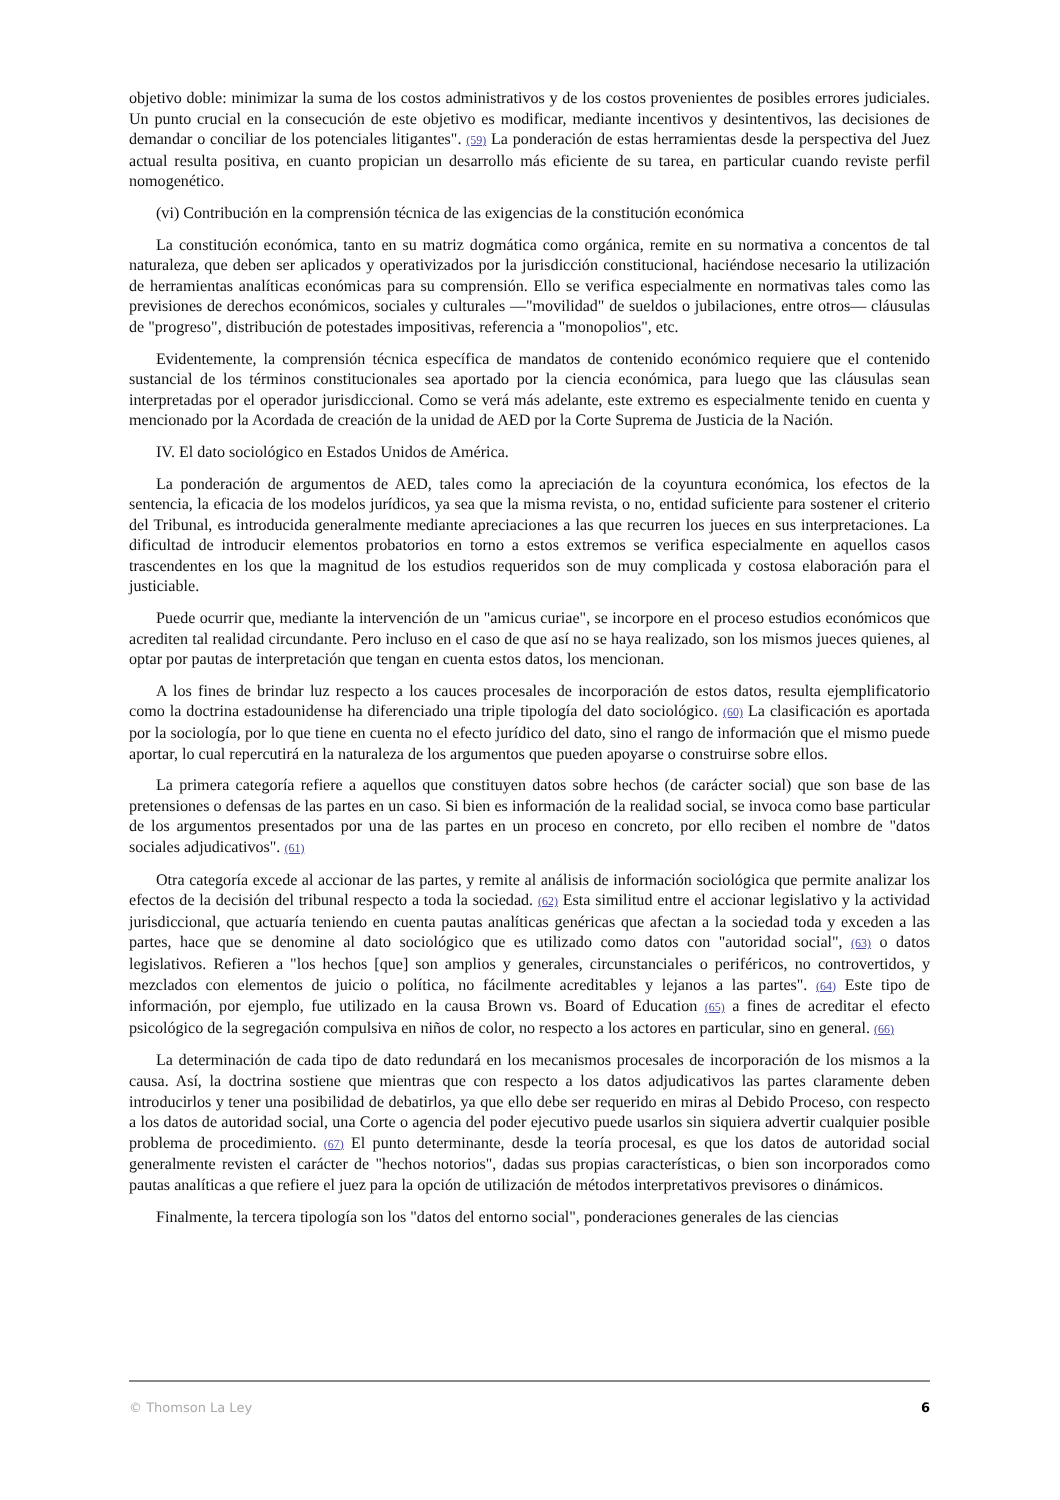objetivo doble: minimizar la suma de los costos administrativos y de los costos provenientes de posibles errores judiciales. Un punto crucial en la consecución de este objetivo es modificar, mediante incentivos y desintentivos, las decisiones de demandar o conciliar de los potenciales litigantes". (59) La ponderación de estas herramientas desde la perspectiva del Juez actual resulta positiva, en cuanto propician un desarrollo más eficiente de su tarea, en particular cuando reviste perfil nomogenético.
(vi) Contribución en la comprensión técnica de las exigencias de la constitución económica
La constitución económica, tanto en su matriz dogmática como orgánica, remite en su normativa a concentos de tal naturaleza, que deben ser aplicados y operativizados por la jurisdicción constitucional, haciéndose necesario la utilización de herramientas analíticas económicas para su comprensión. Ello se verifica especialmente en normativas tales como las previsiones de derechos económicos, sociales y culturales —"movilidad" de sueldos o jubilaciones, entre otros— cláusulas de "progreso", distribución de potestades impositivas, referencia a "monopolios", etc.
Evidentemente, la comprensión técnica específica de mandatos de contenido económico requiere que el contenido sustancial de los términos constitucionales sea aportado por la ciencia económica, para luego que las cláusulas sean interpretadas por el operador jurisdiccional. Como se verá más adelante, este extremo es especialmente tenido en cuenta y mencionado por la Acordada de creación de la unidad de AED por la Corte Suprema de Justicia de la Nación.
IV. El dato sociológico en Estados Unidos de América.
La ponderación de argumentos de AED, tales como la apreciación de la coyuntura económica, los efectos de la sentencia, la eficacia de los modelos jurídicos, ya sea que la misma revista, o no, entidad suficiente para sostener el criterio del Tribunal, es introducida generalmente mediante apreciaciones a las que recurren los jueces en sus interpretaciones. La dificultad de introducir elementos probatorios en torno a estos extremos se verifica especialmente en aquellos casos trascendentes en los que la magnitud de los estudios requeridos son de muy complicada y costosa elaboración para el justiciable.
Puede ocurrir que, mediante la intervención de un "amicus curiae", se incorpore en el proceso estudios económicos que acrediten tal realidad circundante. Pero incluso en el caso de que así no se haya realizado, son los mismos jueces quienes, al optar por pautas de interpretación que tengan en cuenta estos datos, los mencionan.
A los fines de brindar luz respecto a los cauces procesales de incorporación de estos datos, resulta ejemplificatorio como la doctrina estadounidense ha diferenciado una triple tipología del dato sociológico. (60) La clasificación es aportada por la sociología, por lo que tiene en cuenta no el efecto jurídico del dato, sino el rango de información que el mismo puede aportar, lo cual repercutirá en la naturaleza de los argumentos que pueden apoyarse o construirse sobre ellos.
La primera categoría refiere a aquellos que constituyen datos sobre hechos (de carácter social) que son base de las pretensiones o defensas de las partes en un caso. Si bien es información de la realidad social, se invoca como base particular de los argumentos presentados por una de las partes en un proceso en concreto, por ello reciben el nombre de "datos sociales adjudicativos". (61)
Otra categoría excede al accionar de las partes, y remite al análisis de información sociológica que permite analizar los efectos de la decisión del tribunal respecto a toda la sociedad. (62) Esta similitud entre el accionar legislativo y la actividad jurisdiccional, que actuaría teniendo en cuenta pautas analíticas genéricas que afectan a la sociedad toda y exceden a las partes, hace que se denomine al dato sociológico que es utilizado como datos con "autoridad social", (63) o datos legislativos. Refieren a "los hechos [que] son amplios y generales, circunstanciales o periféricos, no controvertidos, y mezclados con elementos de juicio o política, no fácilmente acreditables y lejanos a las partes". (64) Este tipo de información, por ejemplo, fue utilizado en la causa Brown vs. Board of Education (65) a fines de acreditar el efecto psicológico de la segregación compulsiva en niños de color, no respecto a los actores en particular, sino en general. (66)
La determinación de cada tipo de dato redundará en los mecanismos procesales de incorporación de los mismos a la causa. Así, la doctrina sostiene que mientras que con respecto a los datos adjudicativos las partes claramente deben introducirlos y tener una posibilidad de debatirlos, ya que ello debe ser requerido en miras al Debido Proceso, con respecto a los datos de autoridad social, una Corte o agencia del poder ejecutivo puede usarlos sin siquiera advertir cualquier posible problema de procedimiento. (67) El punto determinante, desde la teoría procesal, es que los datos de autoridad social generalmente revisten el carácter de "hechos notorios", dadas sus propias características, o bien son incorporados como pautas analíticas a que refiere el juez para la opción de utilización de métodos interpretativos previsores o dinámicos.
Finalmente, la tercera tipología son los "datos del entorno social", ponderaciones generales de las ciencias
© Thomson La Ley 6